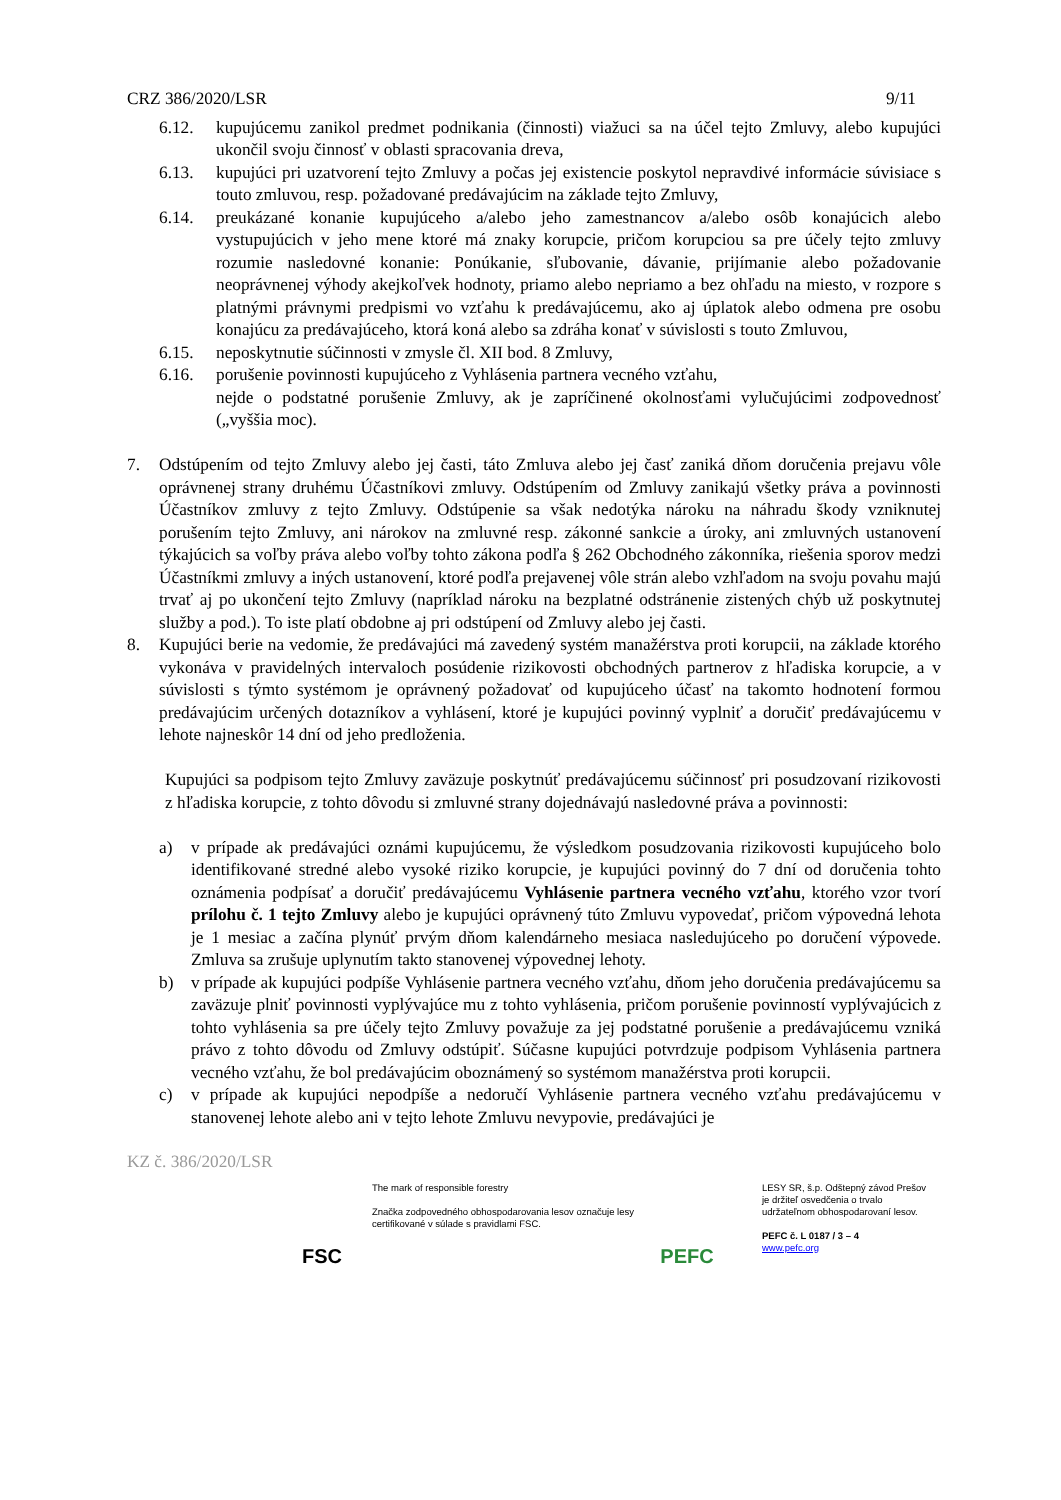CRZ 386/2020/LSR 9/11
6.12. kupujúcemu zanikol predmet podnikania (činnosti) viažuci sa na účel tejto Zmluvy, alebo kupujúci ukončil svoju činnosť v oblasti spracovania dreva,
6.13. kupujúci pri uzatvorení tejto Zmluvy a počas jej existencie poskytol nepravdivé informácie súvisiace s touto zmluvou, resp. požadované predávajúcim na základe tejto Zmluvy,
6.14. preukázané konanie kupujúceho a/alebo jeho zamestnancov a/alebo osôb konajúcich alebo vystupujúcich v jeho mene ktoré má znaky korupcie, pričom korupciou sa pre účely tejto zmluvy rozumie nasledovné konanie: Ponúkanie, sľubovanie, dávanie, prijímanie alebo požadovanie neoprávnenej výhody akejkoľvek hodnoty, priamo alebo nepriamo a bez ohľadu na miesto, v rozpore s platnými právnymi predpismi vo vzťahu k predávajúcemu, ako aj úplatok alebo odmena pre osobu konajúcu za predávajúceho, ktorá koná alebo sa zdráha konať v súvislosti s touto Zmluvou,
6.15. neposkytnutie súčinnosti v zmysle čl. XII bod. 8 Zmluvy,
6.16. porušenie povinnosti kupujúceho z Vyhlásenia partnera vecného vzťahu,
nejde o podstatné porušenie Zmluvy, ak je zapríčinené okolnosťami vylučujúcimi zodpovednosť („vyššia moc).
7. Odstúpením od tejto Zmluvy alebo jej časti, táto Zmluva alebo jej časť zaniká dňom doručenia prejavu vôle oprávnenej strany druhému Účastníkovi zmluvy. Odstúpením od Zmluvy zanikajú všetky práva a povinnosti Účastníkov zmluvy z tejto Zmluvy. Odstúpenie sa však nedotýka nároku na náhradu škody vzniknutej porušením tejto Zmluvy, ani nárokov na zmluvné resp. zákonné sankcie a úroky, ani zmluvných ustanovení týkajúcich sa voľby práva alebo voľby tohto zákona podľa § 262 Obchodného zákonníka, riešenia sporov medzi Účastníkmi zmluvy a iných ustanovení, ktoré podľa prejavenej vôle strán alebo vzhľadom na svoju povahu majú trvať aj po ukončení tejto Zmluvy (napríklad nároku na bezplatné odstránenie zistených chýb už poskytnutej služby a pod.). To iste platí obdobne aj pri odstúpení od Zmluvy alebo jej časti.
8. Kupujúci berie na vedomie, že predávajúci má zavedený systém manažérstva proti korupcii, na základe ktorého vykonáva v pravidelných intervaloch posúdenie rizikovosti obchodných partnerov z hľadiska korupcie, a v súvislosti s týmto systémom je oprávnený požadovať od kupujúceho účasť na takomto hodnotení formou predávajúcim určených dotazníkov a vyhlásení, ktoré je kupujúci povinný vyplniť a doručiť predávajúcemu v lehote najneskôr 14 dní od jeho predloženia.
Kupujúci sa podpisom tejto Zmluvy zaväzuje poskytnúť predávajúcemu súčinnosť pri posudzovaní rizikovosti z hľadiska korupcie, z tohto dôvodu si zmluvné strany dojednávajú nasledovné práva a povinnosti:
a) v prípade ak predávajúci oznámi kupujúcemu, že výsledkom posudzovania rizikovosti kupujúceho bolo identifikované stredné alebo vysoké riziko korupcie, je kupujúci povinný do 7 dní od doručenia tohto oznámenia podpísať a doručiť predávajúcemu Vyhlásenie partnera vecného vzťahu, ktorého vzor tvorí prílohu č. 1 tejto Zmluvy alebo je kupujúci oprávnený túto Zmluvu vypovedať, pričom výpovedná lehota je 1 mesiac a začína plynúť prvým dňom kalendárneho mesiaca nasledujúceho po doručení výpovede. Zmluva sa zrušuje uplynutím takto stanovenej výpovednej lehoty.
b) v prípade ak kupujúci podpíše Vyhlásenie partnera vecného vzťahu, dňom jeho doručenia predávajúcemu sa zaväzuje plniť povinnosti vyplývajúce mu z tohto vyhlásenia, pričom porušenie povinností vyplývajúcich z tohto vyhlásenia sa pre účely tejto Zmluvy považuje za jej podstatné porušenie a predávajúcemu vzniká právo z tohto dôvodu od Zmluvy odstúpiť. Súčasne kupujúci potvrdzuje podpisom Vyhlásenia partnera vecného vzťahu, že bol predávajúcim oboznámený so systémom manažérstva proti korupcii.
c) v prípade ak kupujúci nepodpíše a nedoručí Vyhlásenie partnera vecného vzťahu predávajúcemu v stanovenej lehote alebo ani v tejto lehote Zmluvu nevypovie, predávajúci je
KZ č. 386/2020/LSR
FSC
The mark of responsible forestry
Značka zodpovedného obhospodarovania lesov označuje lesy certifikované v súlade s pravidlami FSC.
PEFC
LESY SR, š.p. Odštepný závod Prešov
je držiteľ osvedčenia o trvalo
udržateľnom obhospodarovaní lesov.
PEFC č. L 0187 / 3 – 4
www.pefc.org